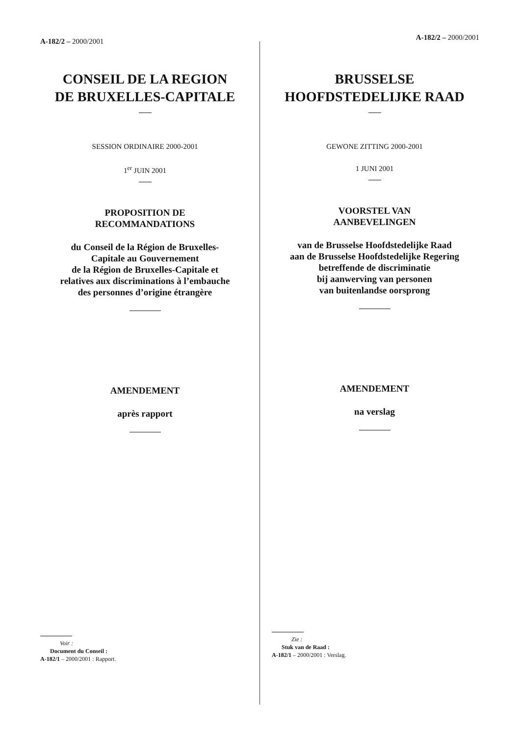A-182/2 – 2000/2001
CONSEIL DE LA REGION
DE BRUXELLES-CAPITALE
SESSION ORDINAIRE 2000-2001
1<sup>er</sup> JUIN 2001
PROPOSITION DE
RECOMMANDATIONS
du Conseil de la Région de Bruxelles-
Capitale au Gouvernement
de la Région de Bruxelles-Capitale et
relatives aux discriminations à l’embauche
des personnes d’origine étrangère
AMENDEMENT
après rapport
Voir :
Document du Conseil :
A-182/1 – 2000/2001 : Rapport.
A-182/2 – 2000/2001
BRUSSELSE
HOOFDSTEDELIJKE RAAD
GEWONE ZITTING 2000-2001
1 JUNI 2001
VOORSTEL VAN
AANBEVELINGEN
van de Brusselse Hoofdstedelijke Raad
aan de Brusselse Hoofdstedelijke Regering
betreffende de discriminatie
bij aanwerving van personen
van buitenlandse oorsprong
AMENDEMENT
na verslag
Zie :
Stuk van de Raad :
A-182/1 – 2000/2001 : Verslag.